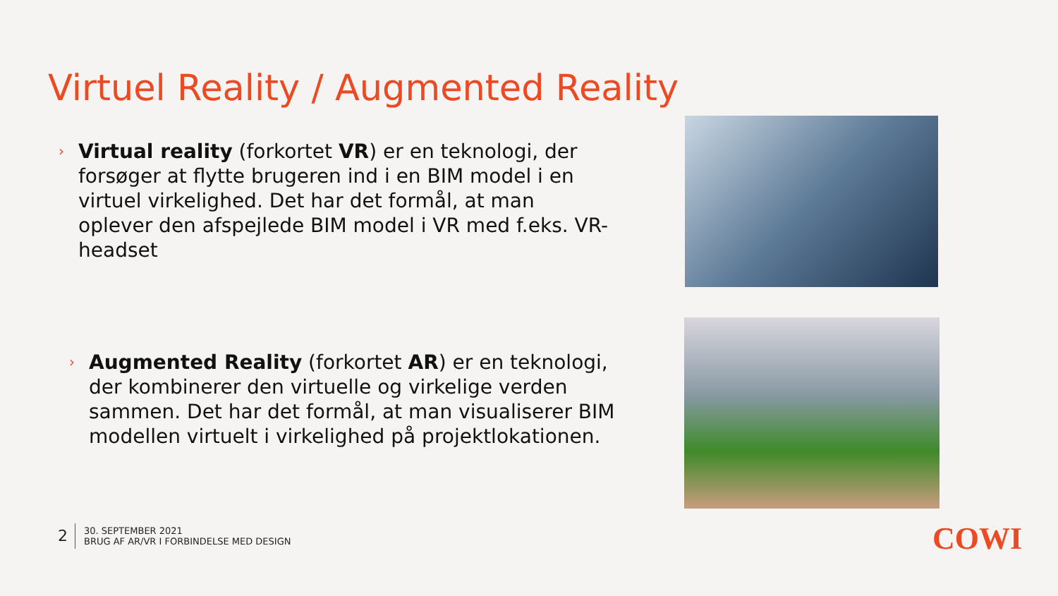Virtuel Reality / Augmented Reality
› Virtual reality (forkortet VR) er en teknologi, der forsøger at flytte brugeren ind i en BIM model i en virtuel virkelighed. Det har det formål, at man oplever den afspejlede BIM model i VR med f.eks. VR-headset
› Augmented Reality (forkortet AR) er en teknologi, der kombinerer den virtuelle og virkelige verden sammen. Det har det formål, at man visualiserer BIM modellen virtuelt i virkelighed på projektlokationen.
2
30. SEPTEMBER 2021
BRUG AF AR/VR I FORBINDELSE MED DESIGN
COWI